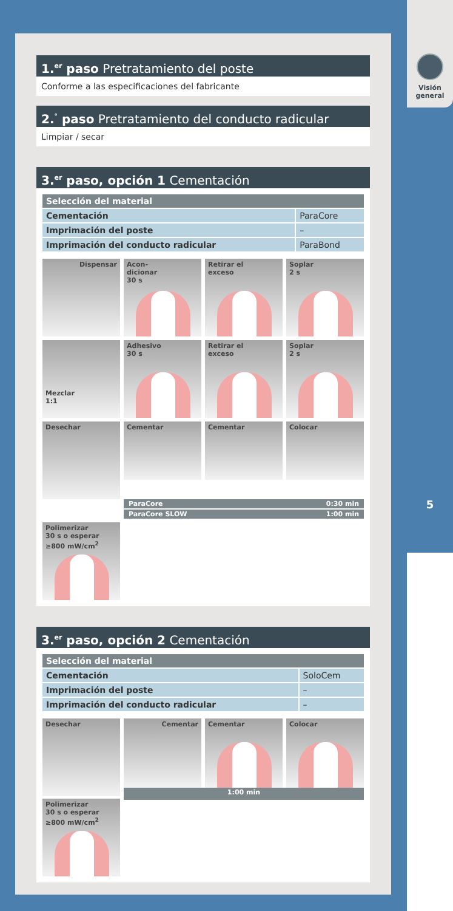Visión
general
5
1.<sup>er</sup> paso Pretratamiento del poste
Conforme a las especificaciones del fabricante
2.<sup>°</sup> paso Pretratamiento del conducto radicular
Limpiar / secar
3.<sup>er</sup> paso, opción 1 Cementación
| Selección del material | |
| --- | --- |
| Cementación | ParaCore |
| Imprimación del poste | – |
| Imprimación del conducto radicular | ParaBond |
Dispensar
Acon-
dicionar
30 s
Retirar el
exceso
Soplar
2 s
Mezclar
1:1
Adhesivo
30 s
Retirar el
exceso
Soplar
2 s
Desechar
Cementar
Cementar
Colocar
ParaCore 0:30 min
ParaCore SLOW 1:00 min
Polimerizar
30 s o esperar
≥800 mW/cm<sup>2</sup>
3.<sup>er</sup> paso, opción 2 Cementación
| Selección del material | |
| --- | --- |
| Cementación | SoloCem |
| Imprimación del poste | – |
| Imprimación del conducto radicular | – |
Desechar
Cementar
Cementar
Colocar
1:00 min
Polimerizar
30 s o esperar
≥800 mW/cm<sup>2</sup>